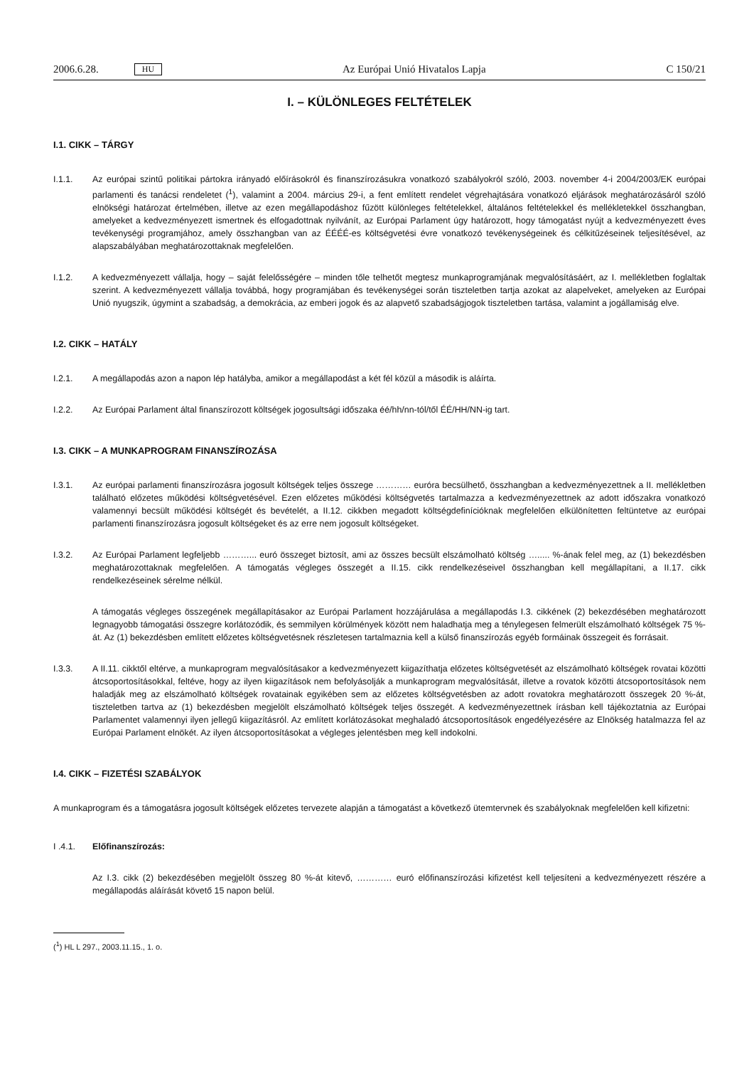2006.6.28. HU
Az Európai Unió Hivatalos Lapja C 150/21
I. – KÜLÖNLEGES FELTÉTELEK
I.1. CIKK – TÁRGY
I.1.1. Az európai szintű politikai pártokra irányadó előírásokról és finanszírozásukra vonatkozó szabályokról szóló, 2003. november 4-i 2004/2003/EK európai parlamenti és tanácsi rendeletet (<sup>1</sup>), valamint a 2004. március 29-i, a fent említett rendelet végrehajtására vonatkozó eljárások meghatározásáról szóló elnökségi határozat értelmében, illetve az ezen megállapodáshoz fűzött különleges feltételekkel, általános feltételekkel és mellékletekkel összhangban, amelyeket a kedvezményezett ismertnek és elfogadottnak nyilvánít, az Európai Parlament úgy határozott, hogy támogatást nyújt a kedvezményezett éves tevékenységi programjához, amely összhangban van az ÉÉÉÉ-es költségvetési évre vonatkozó tevékenységeinek és célkitűzéseinek teljesítésével, az alapszabályában meghatározottaknak megfelelően.
I.1.2. A kedvezményezett vállalja, hogy – saját felelősségére – minden tőle telhetőt megtesz munkaprogramjának megvalósításáért, az I. mellékletben foglaltak szerint. A kedvezményezett vállalja továbbá, hogy programjában és tevékenységei során tiszteletben tartja azokat az alapelveket, amelyeken az Európai Unió nyugszik, úgymint a szabadság, a demokrácia, az emberi jogok és az alapvető szabadságjogok tiszteletben tartása, valamint a jogállamiság elve.
I.2. CIKK – HATÁLY
I.2.1. A megállapodás azon a napon lép hatályba, amikor a megállapodást a két fél közül a második is aláírta.
I.2.2. Az Európai Parlament által finanszírozott költségek jogosultsági időszaka éé/hh/nn-tól/től ÉÉ/HH/NN-ig tart.
I.3. CIKK – A MUNKAPROGRAM FINANSZÍROZÁSA
I.3.1. Az európai parlamenti finanszírozásra jogosult költségek teljes összege ………… euróra becsülhető, összhangban a kedvezményezettnek a II. mellékletben található előzetes működési költségvetésével. Ezen előzetes működési költségvetés tartalmazza a kedvezményezettnek az adott időszakra vonatkozó valamennyi becsült működési költségét és bevételét, a II.12. cikkben megadott költségdefinícióknak megfelelően elkülönítetten feltüntetve az európai parlamenti finanszírozásra jogosult költségeket és az erre nem jogosult költségeket.
I.3.2. Az Európai Parlament legfeljebb ………... euró összeget biztosít, ami az összes becsült elszámolható költség …..... %-ának felel meg, az (1) bekezdésben meghatározottaknak megfelelően. A támogatás végleges összegét a II.15. cikk rendelkezéseivel összhangban kell megállapítani, a II.17. cikk rendelkezéseinek sérelme nélkül.
A támogatás végleges összegének megállapításakor az Európai Parlament hozzájárulása a megállapodás I.3. cikkének (2) bekezdésében meghatározott legnagyobb támogatási összegre korlátozódik, és semmilyen körülmények között nem haladhatja meg a ténylegesen felmerült elszámolható költségek 75 %-át. Az (1) bekezdésben említett előzetes költségvetésnek részletesen tartalmaznia kell a külső finanszírozás egyéb formáinak összegeit és forrásait.
I.3.3. A II.11. cikktől eltérve, a munkaprogram megvalósításakor a kedvezményezett kiigazíthatja előzetes költségvetését az elszámolható költségek rovatai közötti átcsoportosításokkal, feltéve, hogy az ilyen kiigazítások nem befolyásolják a munkaprogram megvalósítását, illetve a rovatok közötti átcsoportosítások nem haladják meg az elszámolható költségek rovatainak egyikében sem az előzetes költségvetésben az adott rovatokra meghatározott összegek 20 %-át, tiszteletben tartva az (1) bekezdésben megjelölt elszámolható költségek teljes összegét. A kedvezményezettnek írásban kell tájékoztatnia az Európai Parlamentet valamennyi ilyen jellegű kiigazításról. Az említett korlátozásokat meghaladó átcsoportosítások engedélyezésére az Elnökség hatalmazza fel az Európai Parlament elnökét. Az ilyen átcsoportosításokat a végleges jelentésben meg kell indokolni.
I.4. CIKK – FIZETÉSI SZABÁLYOK
A munkaprogram és a támogatásra jogosult költségek előzetes tervezete alapján a támogatást a következő ütemtervnek és szabályoknak megfelelően kell kifizetni:
I .4.1. Előfinanszírozás:
Az I.3. cikk (2) bekezdésében megjelölt összeg 80 %-át kitevő, ………… euró előfinanszírozási kifizetést kell teljesíteni a kedvezményezett részére a megállapodás aláírását követő 15 napon belül.
(<sup>1</sup>) HL L 297., 2003.11.15., 1. o.